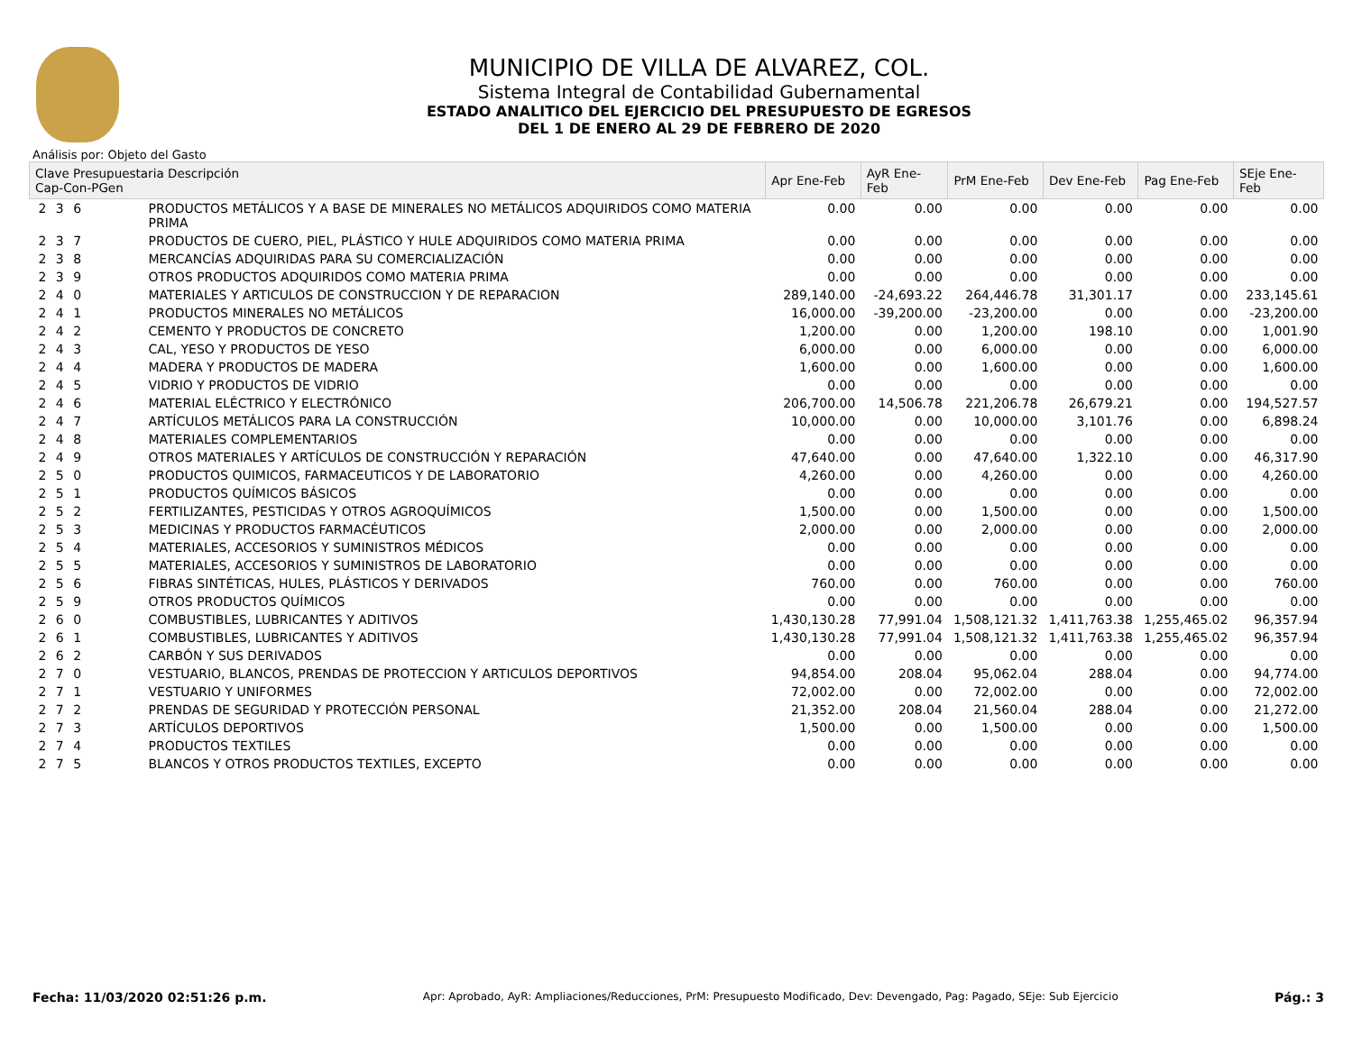MUNICIPIO DE VILLA DE ALVAREZ, COL.
Sistema Integral de Contabilidad Gubernamental
ESTADO ANALITICO DEL EJERCICIO DEL PRESUPUESTO DE EGRESOS
DEL 1 DE ENERO AL 29 DE FEBRERO DE 2020
Análisis por: Objeto del Gasto
| Clave Presupuestaria Descripción Cap-Con-PGen | | Apr Ene-Feb | AyR Ene-Feb | PrM Ene-Feb | Dev Ene-Feb | Pag Ene-Feb | SEje Ene-Feb |
| --- | --- | --- | --- | --- | --- | --- | --- |
| 2 3 6 | PRODUCTOS METÁLICOS Y A BASE DE MINERALES NO METÁLICOS ADQUIRIDOS COMO MATERIA PRIMA | 0.00 | 0.00 | 0.00 | 0.00 | 0.00 | 0.00 |
| 2 3 7 | PRODUCTOS DE CUERO, PIEL, PLÁSTICO Y HULE ADQUIRIDOS COMO MATERIA PRIMA | 0.00 | 0.00 | 0.00 | 0.00 | 0.00 | 0.00 |
| 2 3 8 | MERCANCÍAS ADQUIRIDAS PARA SU COMERCIALIZACIÓN | 0.00 | 0.00 | 0.00 | 0.00 | 0.00 | 0.00 |
| 2 3 9 | OTROS PRODUCTOS ADQUIRIDOS COMO MATERIA PRIMA | 0.00 | 0.00 | 0.00 | 0.00 | 0.00 | 0.00 |
| 2 4 0 | MATERIALES Y ARTICULOS DE CONSTRUCCION Y DE REPARACION | 289,140.00 | -24,693.22 | 264,446.78 | 31,301.17 | 0.00 | 233,145.61 |
| 2 4 1 | PRODUCTOS MINERALES NO METÁLICOS | 16,000.00 | -39,200.00 | -23,200.00 | 0.00 | 0.00 | -23,200.00 |
| 2 4 2 | CEMENTO Y PRODUCTOS DE CONCRETO | 1,200.00 | 0.00 | 1,200.00 | 198.10 | 0.00 | 1,001.90 |
| 2 4 3 | CAL, YESO Y PRODUCTOS DE YESO | 6,000.00 | 0.00 | 6,000.00 | 0.00 | 0.00 | 6,000.00 |
| 2 4 4 | MADERA Y PRODUCTOS DE MADERA | 1,600.00 | 0.00 | 1,600.00 | 0.00 | 0.00 | 1,600.00 |
| 2 4 5 | VIDRIO Y PRODUCTOS DE VIDRIO | 0.00 | 0.00 | 0.00 | 0.00 | 0.00 | 0.00 |
| 2 4 6 | MATERIAL ELÉCTRICO Y ELECTRÓNICO | 206,700.00 | 14,506.78 | 221,206.78 | 26,679.21 | 0.00 | 194,527.57 |
| 2 4 7 | ARTÍCULOS METÁLICOS PARA LA CONSTRUCCIÓN | 10,000.00 | 0.00 | 10,000.00 | 3,101.76 | 0.00 | 6,898.24 |
| 2 4 8 | MATERIALES COMPLEMENTARIOS | 0.00 | 0.00 | 0.00 | 0.00 | 0.00 | 0.00 |
| 2 4 9 | OTROS MATERIALES Y ARTÍCULOS DE CONSTRUCCIÓN Y REPARACIÓN | 47,640.00 | 0.00 | 47,640.00 | 1,322.10 | 0.00 | 46,317.90 |
| 2 5 0 | PRODUCTOS QUIMICOS, FARMACEUTICOS Y DE LABORATORIO | 4,260.00 | 0.00 | 4,260.00 | 0.00 | 0.00 | 4,260.00 |
| 2 5 1 | PRODUCTOS QUÍMICOS BÁSICOS | 0.00 | 0.00 | 0.00 | 0.00 | 0.00 | 0.00 |
| 2 5 2 | FERTILIZANTES, PESTICIDAS Y OTROS AGROQUÍMICOS | 1,500.00 | 0.00 | 1,500.00 | 0.00 | 0.00 | 1,500.00 |
| 2 5 3 | MEDICINAS Y PRODUCTOS FARMACÉUTICOS | 2,000.00 | 0.00 | 2,000.00 | 0.00 | 0.00 | 2,000.00 |
| 2 5 4 | MATERIALES, ACCESORIOS Y SUMINISTROS MÉDICOS | 0.00 | 0.00 | 0.00 | 0.00 | 0.00 | 0.00 |
| 2 5 5 | MATERIALES, ACCESORIOS Y SUMINISTROS DE LABORATORIO | 0.00 | 0.00 | 0.00 | 0.00 | 0.00 | 0.00 |
| 2 5 6 | FIBRAS SINTÉTICAS, HULES, PLÁSTICOS Y DERIVADOS | 760.00 | 0.00 | 760.00 | 0.00 | 0.00 | 760.00 |
| 2 5 9 | OTROS PRODUCTOS QUÍMICOS | 0.00 | 0.00 | 0.00 | 0.00 | 0.00 | 0.00 |
| 2 6 0 | COMBUSTIBLES, LUBRICANTES Y ADITIVOS | 1,430,130.28 | 77,991.04 | 1,508,121.32 | 1,411,763.38 | 1,255,465.02 | 96,357.94 |
| 2 6 1 | COMBUSTIBLES, LUBRICANTES Y ADITIVOS | 1,430,130.28 | 77,991.04 | 1,508,121.32 | 1,411,763.38 | 1,255,465.02 | 96,357.94 |
| 2 6 2 | CARBÓN Y SUS DERIVADOS | 0.00 | 0.00 | 0.00 | 0.00 | 0.00 | 0.00 |
| 2 7 0 | VESTUARIO, BLANCOS, PRENDAS DE PROTECCION Y ARTICULOS DEPORTIVOS | 94,854.00 | 208.04 | 95,062.04 | 288.04 | 0.00 | 94,774.00 |
| 2 7 1 | VESTUARIO Y UNIFORMES | 72,002.00 | 0.00 | 72,002.00 | 0.00 | 0.00 | 72,002.00 |
| 2 7 2 | PRENDAS DE SEGURIDAD Y PROTECCIÓN PERSONAL | 21,352.00 | 208.04 | 21,560.04 | 288.04 | 0.00 | 21,272.00 |
| 2 7 3 | ARTÍCULOS DEPORTIVOS | 1,500.00 | 0.00 | 1,500.00 | 0.00 | 0.00 | 1,500.00 |
| 2 7 4 | PRODUCTOS TEXTILES | 0.00 | 0.00 | 0.00 | 0.00 | 0.00 | 0.00 |
| 2 7 5 | BLANCOS Y OTROS PRODUCTOS TEXTILES, EXCEPTO | 0.00 | 0.00 | 0.00 | 0.00 | 0.00 | 0.00 |
Fecha: 11/03/2020 02:51:26 p.m. Apr: Aprobado, AyR: Ampliaciones/Reducciones, PrM: Presupuesto Modificado, Dev: Devengado, Pag: Pagado, SEje: Sub Ejercicio Pág.: 3